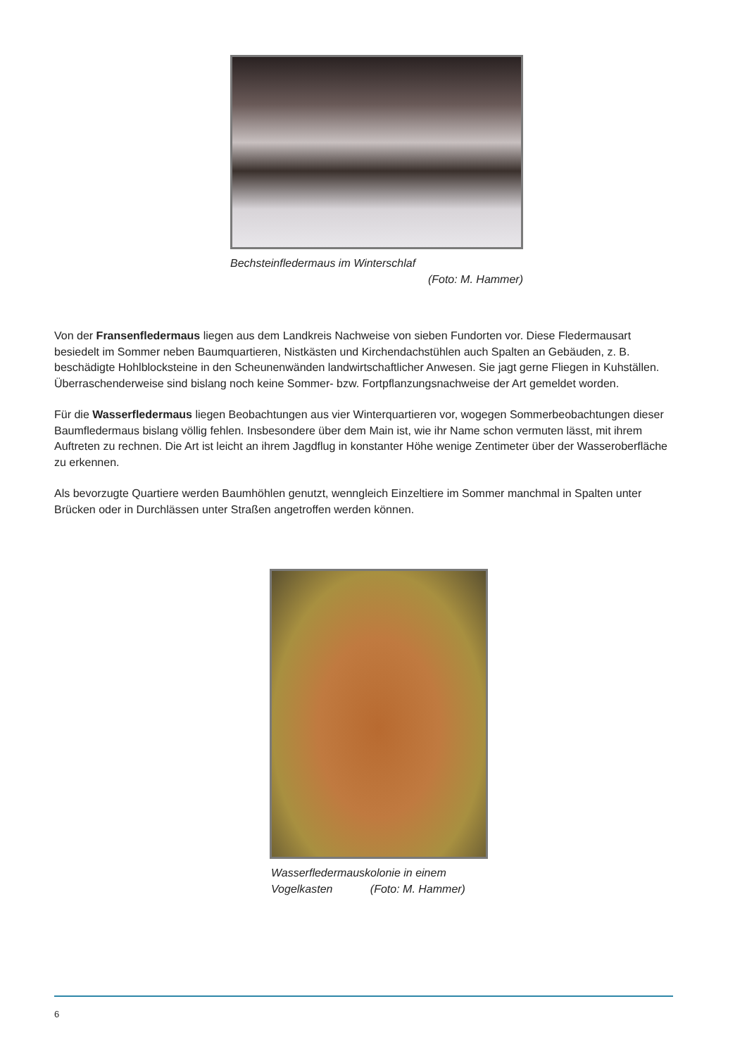Bechsteinfledermaus im Winterschlaf
(Foto: M. Hammer)
Von der Fransenfledermaus liegen aus dem Landkreis Nachweise von sieben Fundorten vor. Diese Fleder­mausart besiedelt im Sommer neben Baumquartieren, Nistkästen und Kirchendachstühlen auch Spalten an Gebäuden, z. B. beschädigte Hohlblocksteine in den Scheunenwänden landwirtschaftlicher Anwesen. Sie jagt gerne Fliegen in Kuhställen. Überraschenderweise sind bislang noch keine Sommer- bzw. Fortpflanzungs­nachweise der Art gemeldet worden.
Für die Wasserfledermaus liegen Beobachtungen aus vier Winterquartieren vor, wogegen Sommerbeobach­tungen dieser Baumfledermaus bislang völlig fehlen. Insbesondere über dem Main ist, wie ihr Name schon vermuten lässt, mit ihrem Auftreten zu rechnen. Die Art ist leicht an ihrem Jagdflug in konstanter Höhe wenige Zentimeter über der Wasseroberfläche zu erkennen.
Als bevorzugte Quartiere werden Baumhöhlen genutzt, wenngleich Einzeltiere im Sommer manchmal in Spal­ten unter Brücken oder in Durchlässen unter Straßen angetroffen werden können.
Wasserfledermauskolonie in einem
Vogelkasten (Foto: M. Hammer)
6